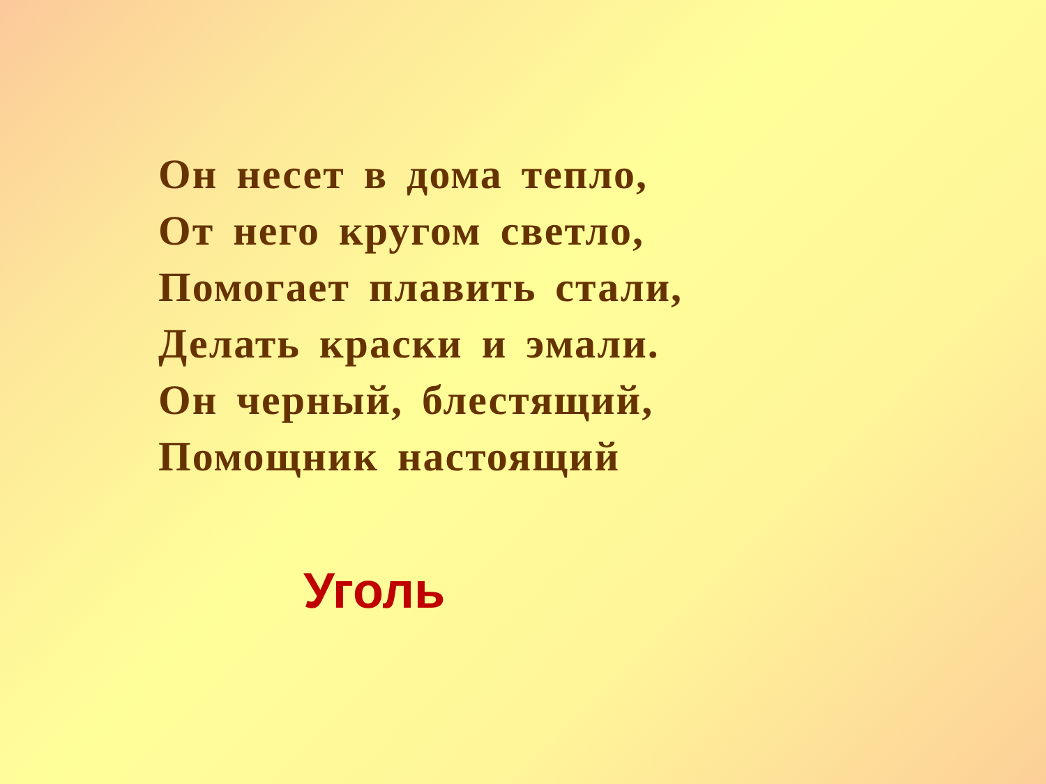Он несет в дома тепло,
От него кругом светло,
Помогает плавить стали,
Делать краски и эмали.
Он черный, блестящий,
Помощник настоящий
Уголь